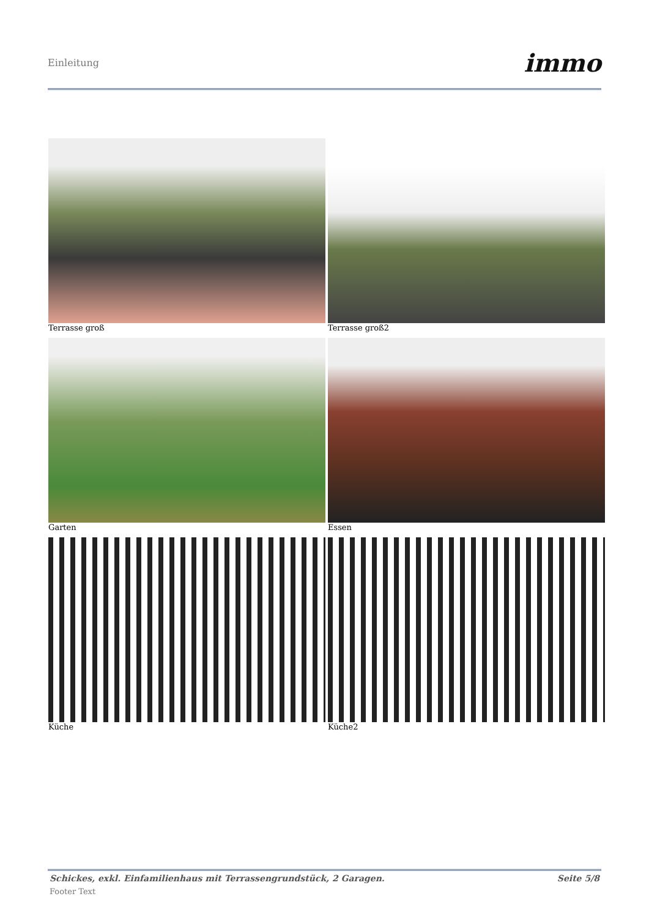Einleitung immo
Terrasse groß
Terrasse groß2
Garten
Essen
Küche
Küche2
Schickes, exkl. Einfamilienhaus mit Terrassengrundstück, 2 Garagen. Seite 5/8
Footer Text